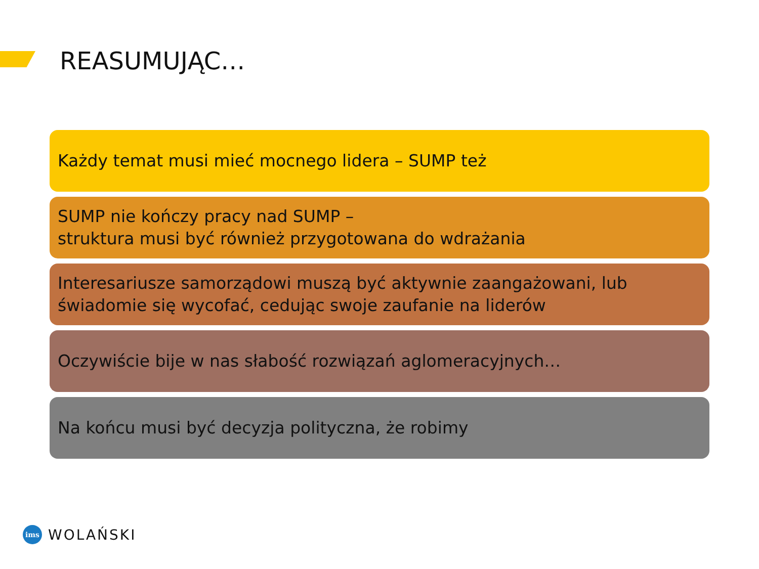REASUMUJĄC…
Każdy temat musi mieć mocnego lidera – SUMP też
SUMP nie kończy pracy nad SUMP –
struktura musi być również przygotowana do wdrażania
Interesariusze samorządowi muszą być aktywnie zaangażowani, lub świadomie się wycofać, cedując swoje zaufanie na liderów
Oczywiście bije w nas słabość rozwiązań aglomeracyjnych…
Na końcu musi być decyzja polityczna, że robimy
ims
WOLAŃSKI